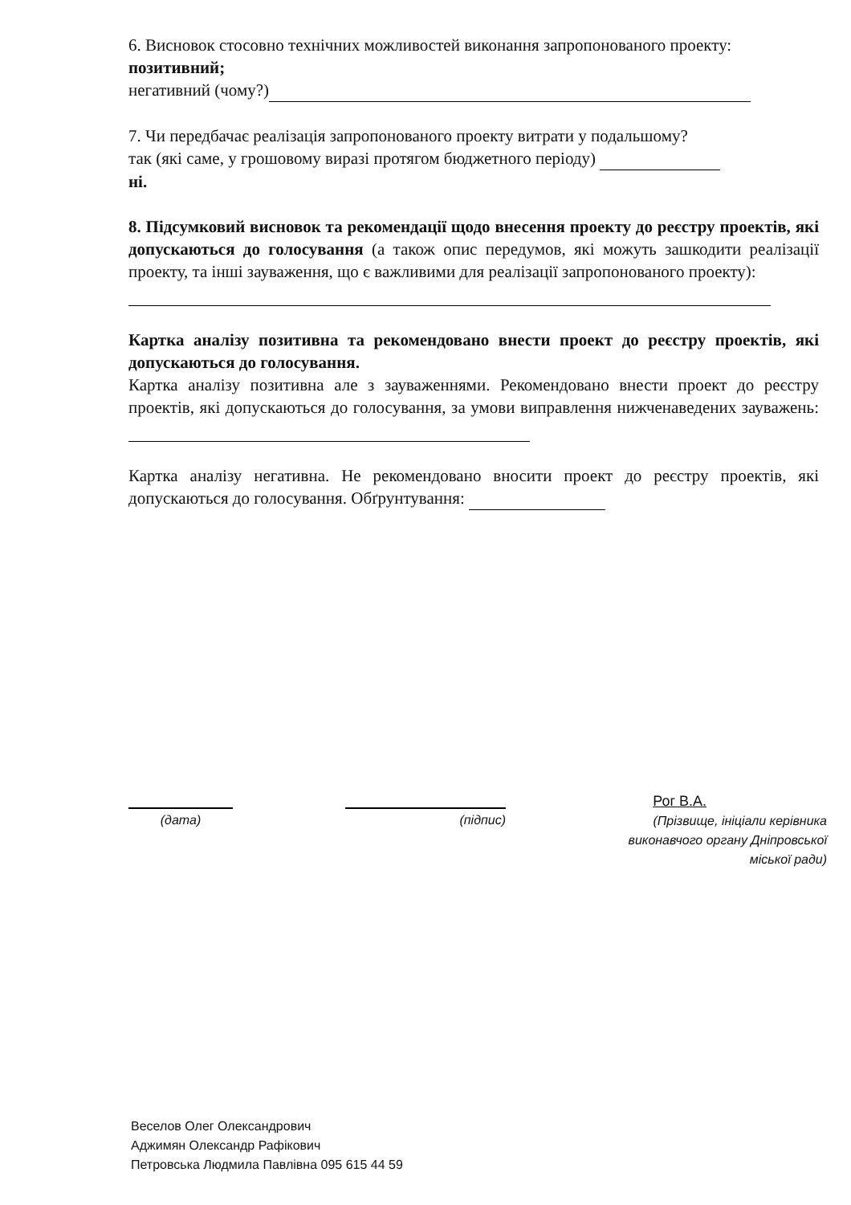6. Висновок стосовно технічних можливостей виконання запропонованого проекту:
позитивний;
негативний (чому?)
7. Чи передбачає реалізація запропонованого проекту витрати у подальшому?
так (які саме, у грошовому виразі протягом бюджетного періоду)
ні.
8. Підсумковий висновок та рекомендації щодо внесення проекту до реєстру проектів, які допускаються до голосування (а також опис передумов, які можуть зашкодити реалізації проекту, та інші зауваження, що є важливими для реалізації запропонованого проекту):
Картка аналізу позитивна та рекомендовано внести проект до реєстру проектів, які допускаються до голосування.
Картка аналізу позитивна але з зауваженнями. Рекомендовано внести проект до реєстру проектів, які допускаються до голосування, за умови виправлення нижченаведених зауважень:
Картка аналізу негативна. Не рекомендовано вносити проект до реєстру проектів, які допускаються до голосування. Обґрунтування:
(дата) (підпис)
Рог В.А.
(Прізвище, ініціали керівника виконавчого органу Дніпровської міської ради)
Веселов Олег Олександрович
Аджимян Олександр Рафікович
Петровська Людмила Павлівна 095 615 44 59